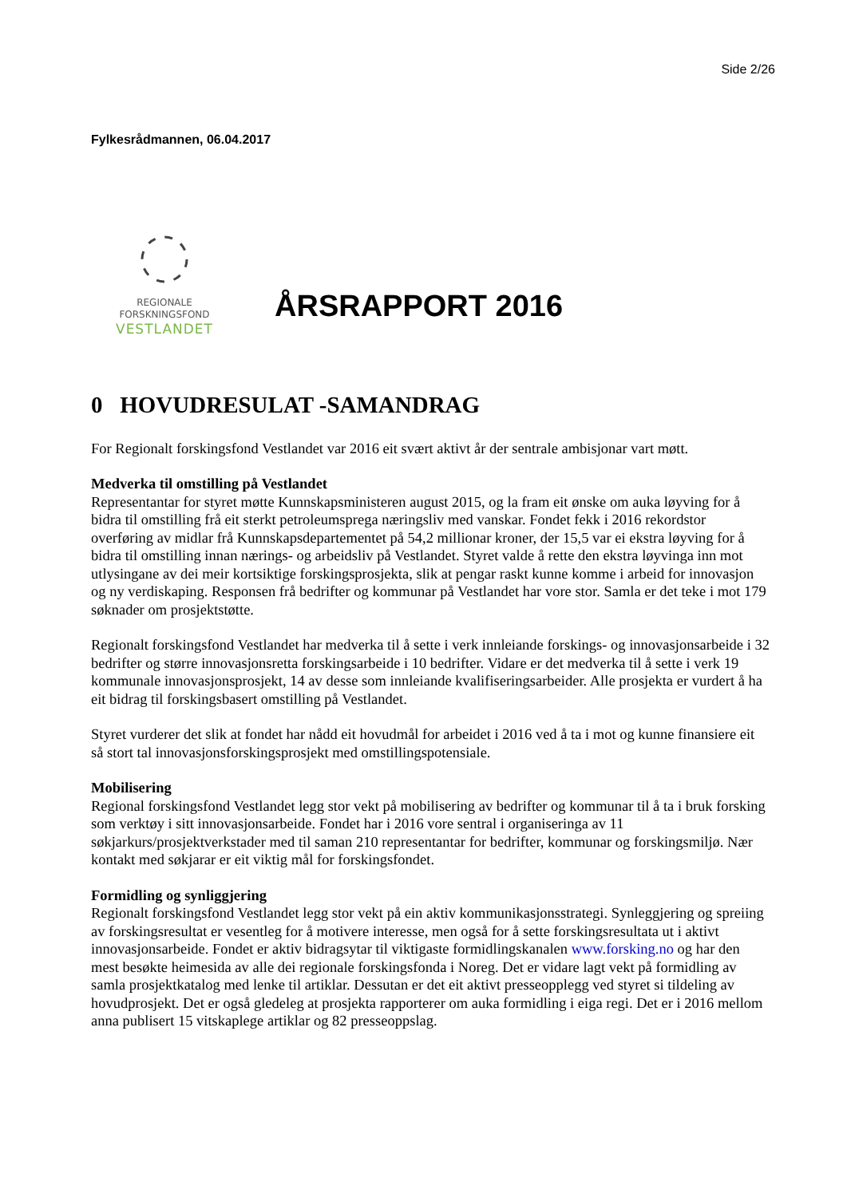Side 2/26
Fylkesrådmannen, 06.04.2017
REGIONALE
FORSKNINGSFOND
VESTLANDET
ÅRSRAPPORT 2016
0 HOVUDRESULAT -SAMANDRAG
For Regionalt forskingsfond Vestlandet var 2016 eit svært aktivt år der sentrale ambisjonar vart møtt.
Medverka til omstilling på Vestlandet
Representantar for styret møtte Kunnskapsministeren august 2015, og la fram eit ønske om auka løyving for å bidra til omstilling frå eit sterkt petroleumsprega næringsliv med vanskar. Fondet fekk i 2016 rekordstor overføring av midlar frå Kunnskapsdepartementet på 54,2 millionar kroner, der 15,5 var ei ekstra løyving for å bidra til omstilling innan nærings- og arbeidsliv på Vestlandet. Styret valde å rette den ekstra løyvinga inn mot utlysingane av dei meir kortsiktige forskingsprosjekta, slik at pengar raskt kunne komme i arbeid for innovasjon og ny verdiskaping. Responsen frå bedrifter og kommunar på Vestlandet har vore stor. Samla er det teke i mot 179 søknader om prosjektstøtte.
Regionalt forskingsfond Vestlandet har medverka til å sette i verk innleiande forskings- og innovasjonsarbeide i 32 bedrifter og større innovasjonsretta forskingsarbeide i 10 bedrifter. Vidare er det medverka til å sette i verk 19 kommunale innovasjonsprosjekt, 14 av desse som innleiande kvalifiseringsarbeider. Alle prosjekta er vurdert å ha eit bidrag til forskingsbasert omstilling på Vestlandet.
Styret vurderer det slik at fondet har nådd eit hovudmål for arbeidet i 2016 ved å ta i mot og kunne finansiere eit så stort tal innovasjonsforskingsprosjekt med omstillingspotensiale.
Mobilisering
Regional forskingsfond Vestlandet legg stor vekt på mobilisering av bedrifter og kommunar til å ta i bruk forsking som verktøy i sitt innovasjonsarbeide. Fondet har i 2016 vore sentral i organiseringa av 11 søkjarkurs/prosjektverkstader med til saman 210 representantar for bedrifter, kommunar og forskingsmiljø. Nær kontakt med søkjarar er eit viktig mål for forskingsfondet.
Formidling og synliggjering
Regionalt forskingsfond Vestlandet legg stor vekt på ein aktiv kommunikasjonsstrategi. Synleggjering og spreiing av forskingsresultat er vesentleg for å motivere interesse, men også for å sette forskingsresultata ut i aktivt innovasjonsarbeide. Fondet er aktiv bidragsytar til viktigaste formidlingskanalen www.forsking.no og har den mest besøkte heimesida av alle dei regionale forskingsfonda i Noreg. Det er vidare lagt vekt på formidling av samla prosjektkatalog med lenke til artiklar. Dessutan er det eit aktivt presseopplegg ved styret si tildeling av hovudprosjekt. Det er også gledeleg at prosjekta rapporterer om auka formidling i eiga regi. Det er i 2016 mellom anna publisert 15 vitskaplege artiklar og 82 presseoppslag.